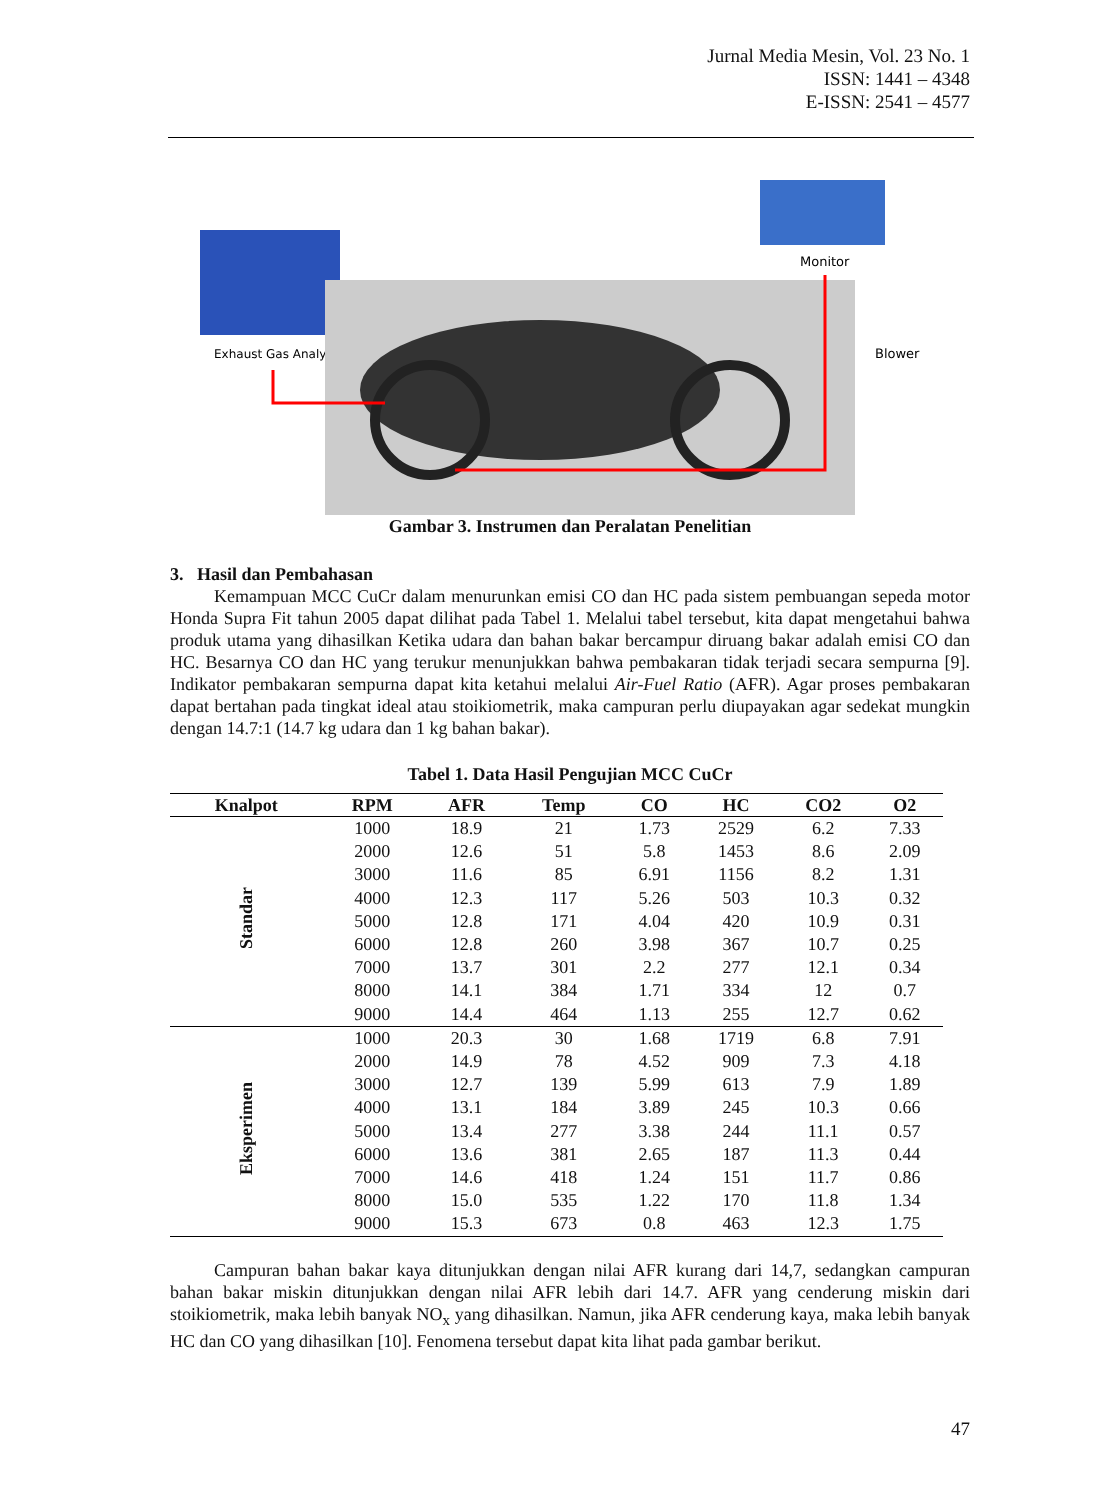Jurnal Media Mesin, Vol. 23 No. 1
ISSN: 1441 – 4348
E-ISSN: 2541 – 4577
Exhaust Gas Analyzer
Monitor
Blower
Gambar 3. Instrumen dan Peralatan Penelitian
3. Hasil dan Pembahasan
Kemampuan MCC CuCr dalam menurunkan emisi CO dan HC pada sistem pembuangan sepeda motor Honda Supra Fit tahun 2005 dapat dilihat pada Tabel 1. Melalui tabel tersebut, kita dapat mengetahui bahwa produk utama yang dihasilkan Ketika udara dan bahan bakar bercampur diruang bakar adalah emisi CO dan HC. Besarnya CO dan HC yang terukur menunjukkan bahwa pembakaran tidak terjadi secara sempurna [9]. Indikator pembakaran sempurna dapat kita ketahui melalui Air-Fuel Ratio (AFR). Agar proses pembakaran dapat bertahan pada tingkat ideal atau stoikiometrik, maka campuran perlu diupayakan agar sedekat mungkin dengan 14.7:1 (14.7 kg udara dan 1 kg bahan bakar).
Tabel 1. Data Hasil Pengujian MCC CuCr
| Knalpot | RPM | AFR | Temp | CO | HC | CO2 | O2 |
| --- | --- | --- | --- | --- | --- | --- | --- |
| Standar | 1000 | 18.9 | 21 | 1.73 | 2529 | 6.2 | 7.33 |
| | 2000 | 12.6 | 51 | 5.8 | 1453 | 8.6 | 2.09 |
| | 3000 | 11.6 | 85 | 6.91 | 1156 | 8.2 | 1.31 |
| | 4000 | 12.3 | 117 | 5.26 | 503 | 10.3 | 0.32 |
| | 5000 | 12.8 | 171 | 4.04 | 420 | 10.9 | 0.31 |
| | 6000 | 12.8 | 260 | 3.98 | 367 | 10.7 | 0.25 |
| | 7000 | 13.7 | 301 | 2.2 | 277 | 12.1 | 0.34 |
| | 8000 | 14.1 | 384 | 1.71 | 334 | 12 | 0.7 |
| | 9000 | 14.4 | 464 | 1.13 | 255 | 12.7 | 0.62 |
| Eksperimen | 1000 | 20.3 | 30 | 1.68 | 1719 | 6.8 | 7.91 |
| | 2000 | 14.9 | 78 | 4.52 | 909 | 7.3 | 4.18 |
| | 3000 | 12.7 | 139 | 5.99 | 613 | 7.9 | 1.89 |
| | 4000 | 13.1 | 184 | 3.89 | 245 | 10.3 | 0.66 |
| | 5000 | 13.4 | 277 | 3.38 | 244 | 11.1 | 0.57 |
| | 6000 | 13.6 | 381 | 2.65 | 187 | 11.3 | 0.44 |
| | 7000 | 14.6 | 418 | 1.24 | 151 | 11.7 | 0.86 |
| | 8000 | 15.0 | 535 | 1.22 | 170 | 11.8 | 1.34 |
| | 9000 | 15.3 | 673 | 0.8 | 463 | 12.3 | 1.75 |
Campuran bahan bakar kaya ditunjukkan dengan nilai AFR kurang dari 14,7, sedangkan campuran bahan bakar miskin ditunjukkan dengan nilai AFR lebih dari 14.7. AFR yang cenderung miskin dari stoikiometrik, maka lebih banyak NO<sub>x</sub> yang dihasilkan. Namun, jika AFR cenderung kaya, maka lebih banyak HC dan CO yang dihasilkan [10]. Fenomena tersebut dapat kita lihat pada gambar berikut.
47